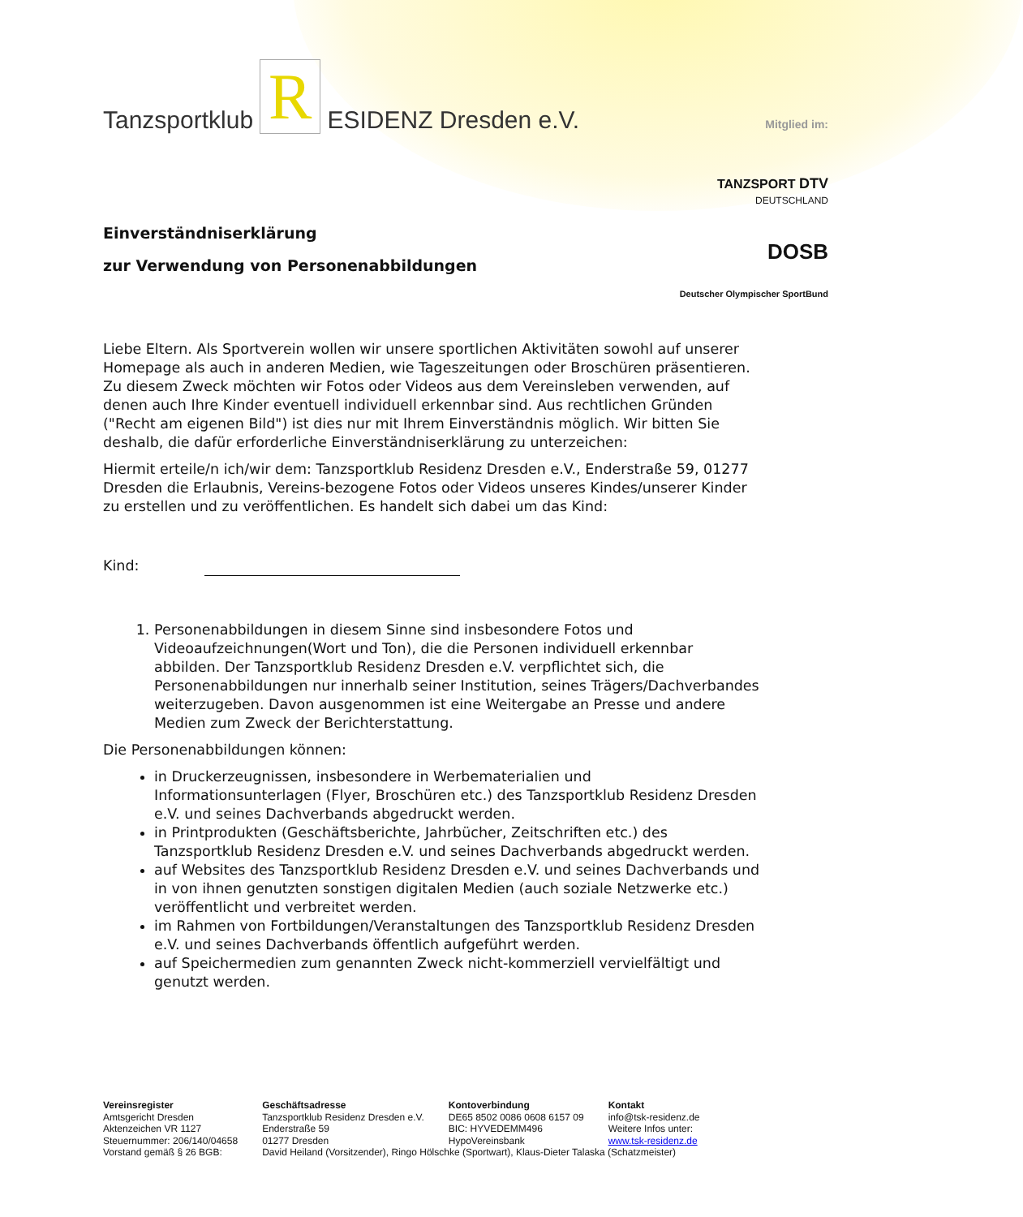Mitglied im:
TANZSPORT DTV
DEUTSCHLAND
DOSB
Deutscher Olympischer SportBund
Tanzsportklub R ESIDENZ Dresden e.V.
Einverständniserklärung
zur Verwendung von Personenabbildungen
Liebe Eltern. Als Sportverein wollen wir unsere sportlichen Aktivitäten sowohl auf unserer Homepage als auch in anderen Medien, wie Tageszeitungen oder Broschüren präsentieren. Zu diesem Zweck möchten wir Fotos oder Videos aus dem Vereinsleben verwenden, auf denen auch Ihre Kinder eventuell individuell erkennbar sind. Aus rechtlichen Gründen ("Recht am eigenen Bild") ist dies nur mit Ihrem Einverständnis möglich. Wir bitten Sie deshalb, die dafür erforderliche Einverständniserklärung zu unterzeichen:
Hiermit erteile/n ich/wir dem: Tanzsportklub Residenz Dresden e.V., Enderstraße 59, 01277 Dresden die Erlaubnis, Vereins-bezogene Fotos oder Videos unseres Kindes/unserer Kinder zu erstellen und zu veröffentlichen. Es handelt sich dabei um das Kind:
Kind:
1. Personenabbildungen in diesem Sinne sind insbesondere Fotos und Videoaufzeichnungen(Wort und Ton), die die Personen individuell erkennbar abbilden. Der Tanzsportklub Residenz Dresden e.V. verpflichtet sich, die Personenabbildungen nur innerhalb seiner Institution, seines Trägers/Dachverbandes weiterzugeben. Davon ausgenommen ist eine Weitergabe an Presse und andere Medien zum Zweck der Berichterstattung.
Die Personenabbildungen können:
in Druckerzeugnissen, insbesondere in Werbematerialien und Informationsunterlagen (Flyer, Broschüren etc.) des Tanzsportklub Residenz Dresden e.V. und seines Dachverbands abgedruckt werden.
in Printprodukten (Geschäftsberichte, Jahrbücher, Zeitschriften etc.) des Tanzsportklub Residenz Dresden e.V. und seines Dachverbands abgedruckt werden.
auf Websites des Tanzsportklub Residenz Dresden e.V. und seines Dachverbands und in von ihnen genutzten sonstigen digitalen Medien (auch soziale Netzwerke etc.) veröffentlicht und verbreitet werden.
im Rahmen von Fortbildungen/Veranstaltungen des Tanzsportklub Residenz Dresden e.V. und seines Dachverbands öffentlich aufgeführt werden.
auf Speichermedien zum genannten Zweck nicht-kommerziell vervielfältigt und genutzt werden.
| Vereinsregister Amtsgericht Dresden Aktenzeichen VR 1127 Steuernummer: 206/140/04658 | Geschäftsadresse Tanzsportklub Residenz Dresden e.V. Enderstraße 59 01277 Dresden | Kontoverbindung DE65 8502 0086 0608 6157 09 BIC: HYVEDEMM496 HypoVereinsbank | Kontakt info@tsk-residenz.de Weitere Infos unter: www.tsk-residenz.de |
| Vorstand gemäß § 26 BGB: | David Heiland (Vorsitzender), Ringo Hölschke (Sportwart), Klaus-Dieter Talaska (Schatzmeister) | | |